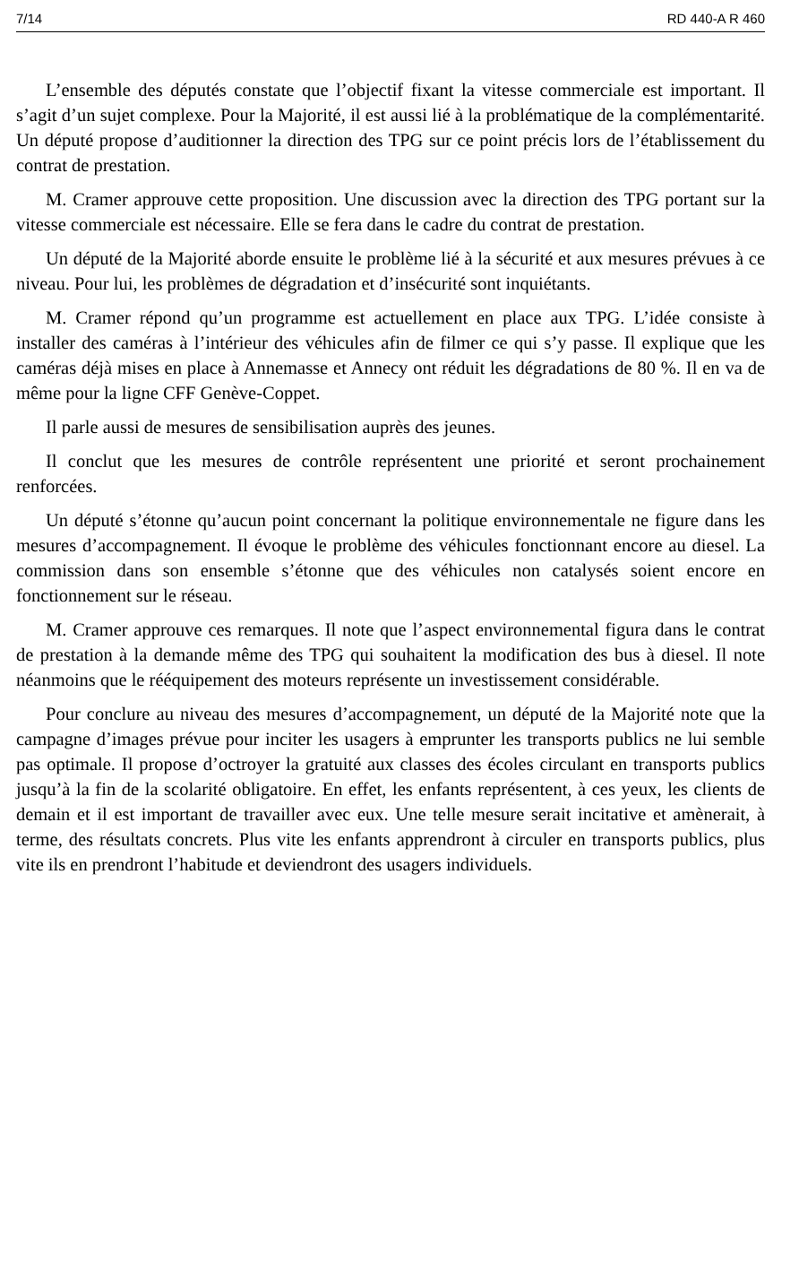7/14 RD 440-A R 460
L’ensemble des députés constate que l’objectif fixant la vitesse commerciale est important. Il s’agit d’un sujet complexe. Pour la Majorité, il est aussi lié à la problématique de la complémentarité. Un député propose d’auditionner la direction des TPG sur ce point précis lors de l’établissement du contrat de prestation.
M. Cramer approuve cette proposition. Une discussion avec la direction des TPG portant sur la vitesse commerciale est nécessaire. Elle se fera dans le cadre du contrat de prestation.
Un député de la Majorité aborde ensuite le problème lié à la sécurité et aux mesures prévues à ce niveau. Pour lui, les problèmes de dégradation et d’insécurité sont inquiétants.
M. Cramer répond qu’un programme est actuellement en place aux TPG. L’idée consiste à installer des caméras à l’intérieur des véhicules afin de filmer ce qui s’y passe. Il explique que les caméras déjà mises en place à Annemasse et Annecy ont réduit les dégradations de 80 %. Il en va de même pour la ligne CFF Genève-Coppet.
Il parle aussi de mesures de sensibilisation auprès des jeunes.
Il conclut que les mesures de contrôle représentent une priorité et seront prochainement renforcées.
Un député s’étonne qu’aucun point concernant la politique environnementale ne figure dans les mesures d’accompagnement. Il évoque le problème des véhicules fonctionnant encore au diesel. La commission dans son ensemble s’étonne que des véhicules non catalysés soient encore en fonctionnement sur le réseau.
M. Cramer approuve ces remarques. Il note que l’aspect environnemental figura dans le contrat de prestation à la demande même des TPG qui souhaitent la modification des bus à diesel. Il note néanmoins que le rééquipement des moteurs représente un investissement considérable.
Pour conclure au niveau des mesures d’accompagnement, un député de la Majorité note que la campagne d’images prévue pour inciter les usagers à emprunter les transports publics ne lui semble pas optimale. Il propose d’octroyer la gratuité aux classes des écoles circulant en transports publics jusqu’à la fin de la scolarité obligatoire. En effet, les enfants représentent, à ces yeux, les clients de demain et il est important de travailler avec eux. Une telle mesure serait incitative et amènerait, à terme, des résultats concrets. Plus vite les enfants apprendront à circuler en transports publics, plus vite ils en prendront l’habitude et deviendront des usagers individuels.